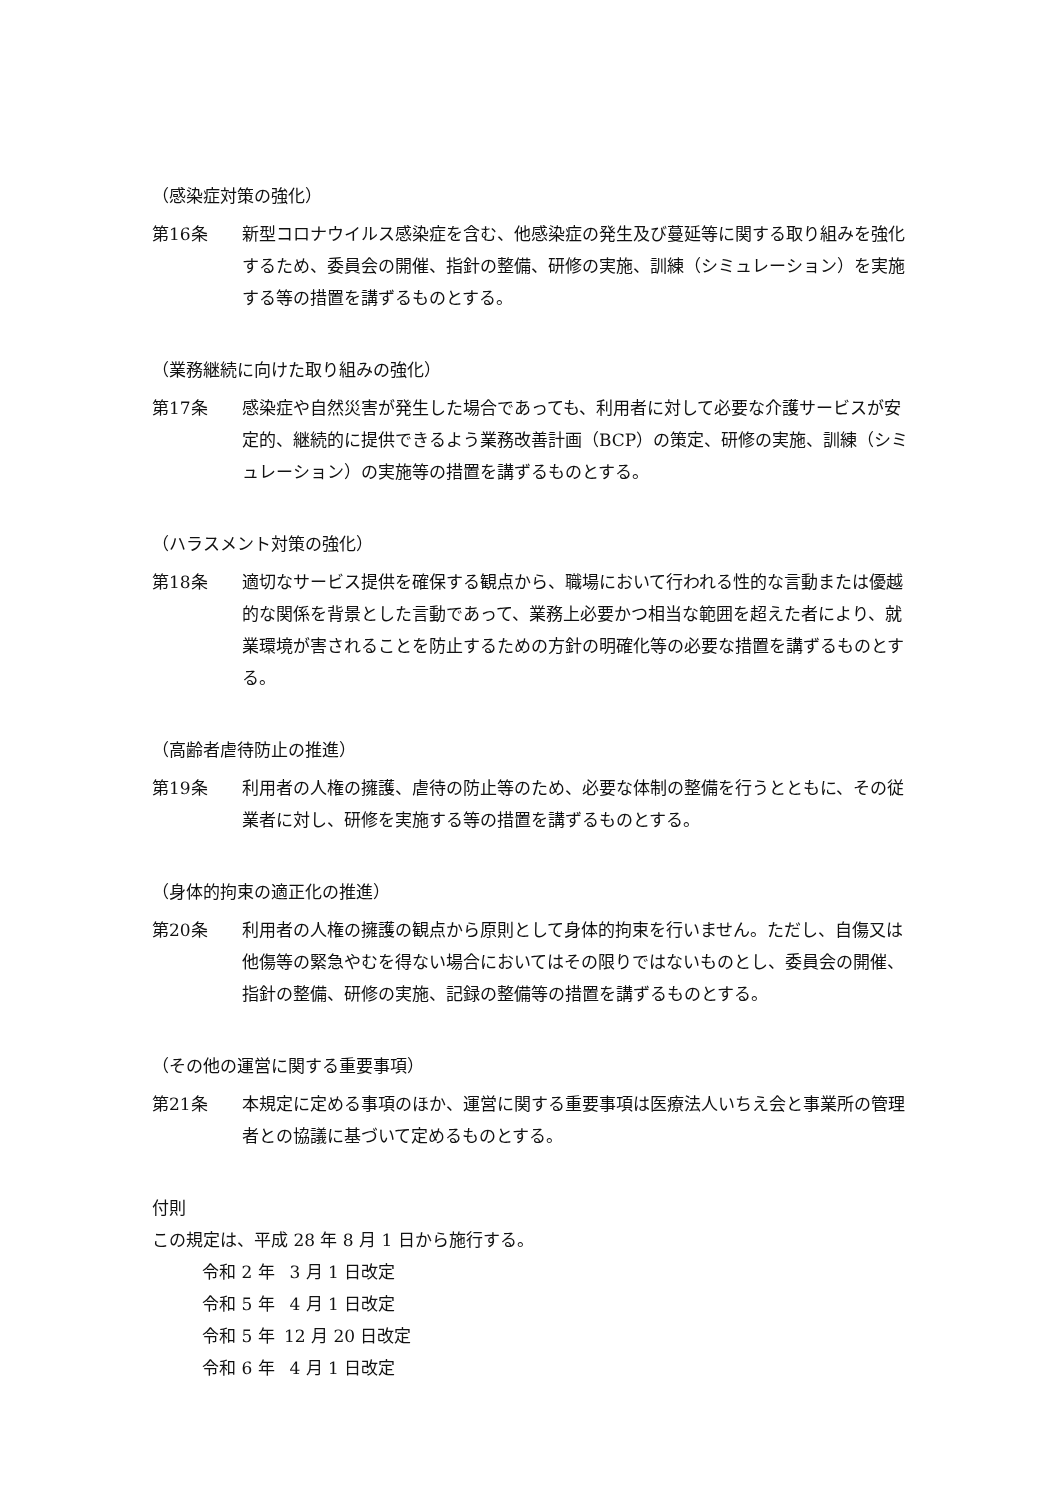（感染症対策の強化）
第16条 新型コロナウイルス感染症を含む、他感染症の発生及び蔓延等に関する取り組みを強化するため、委員会の開催、指針の整備、研修の実施、訓練（シミュレーション）を実施する等の措置を講ずるものとする。
（業務継続に向けた取り組みの強化）
第17条 感染症や自然災害が発生した場合であっても、利用者に対して必要な介護サービスが安定的、継続的に提供できるよう業務改善計画（BCP）の策定、研修の実施、訓練（シミュレーション）の実施等の措置を講ずるものとする。
（ハラスメント対策の強化）
第18条 適切なサービス提供を確保する観点から、職場において行われる性的な言動または優越的な関係を背景とした言動であって、業務上必要かつ相当な範囲を超えた者により、就業環境が害されることを防止するための方針の明確化等の必要な措置を講ずるものとする。
（高齢者虐待防止の推進）
第19条 利用者の人権の擁護、虐待の防止等のため、必要な体制の整備を行うとともに、その従業者に対し、研修を実施する等の措置を講ずるものとする。
（身体的拘束の適正化の推進）
第20条 利用者の人権の擁護の観点から原則として身体的拘束を行いません。ただし、自傷又は他傷等の緊急やむを得ない場合においてはその限りではないものとし、委員会の開催、指針の整備、研修の実施、記録の整備等の措置を講ずるものとする。
（その他の運営に関する重要事項）
第21条 本規定に定める事項のほか、運営に関する重要事項は医療法人いちえ会と事業所の管理者との協議に基づいて定めるものとする。
付則
この規定は、平成 28 年 8 月 1 日から施行する。
令和 2 年 3 月 1 日改定
令和 5 年 4 月 1 日改定
令和 5 年 12 月 20 日改定
令和 6 年 4 月 1 日改定